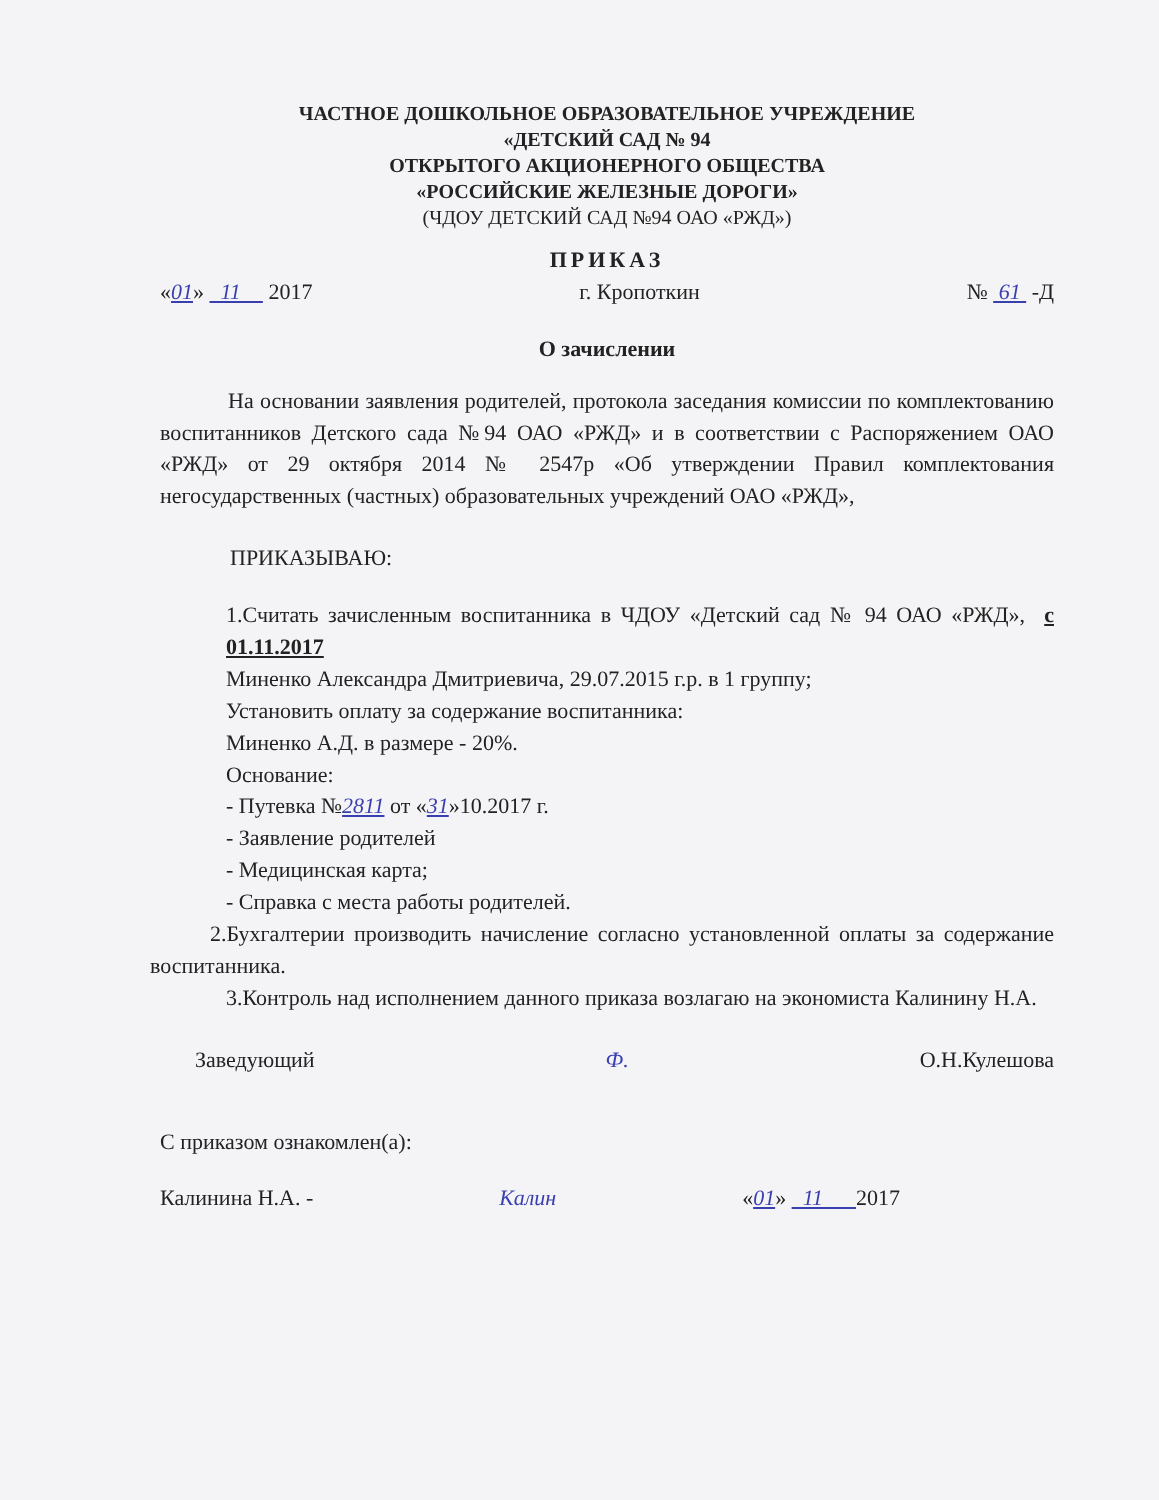ЧАСТНОЕ ДОШКОЛЬНОЕ ОБРАЗОВАТЕЛЬНОЕ УЧРЕЖДЕНИЕ
«ДЕТСКИЙ САД № 94
ОТКРЫТОГО АКЦИОНЕРНОГО ОБЩЕСТВА
«РОССИЙСКИЕ ЖЕЛЕЗНЫЕ ДОРОГИ»
(ЧДОУ ДЕТСКИЙ САД №94 ОАО «РЖД»)
ПРИКАЗ
«01» 11 2017 г. Кропоткин № 61 -Д
О зачислении
На основании заявления родителей, протокола заседания комиссии по комплектованию воспитанников Детского сада №94 ОАО «РЖД» и в соответствии с Распоряжением ОАО «РЖД» от 29 октября 2014 № 2547р «Об утверждении Правил комплектования негосударственных (частных) образовательных учреждений ОАО «РЖД»,
ПРИКАЗЫВАЮ:
1.Считать зачисленным воспитанника в ЧДОУ «Детский сад № 94 ОАО «РЖД», с 01.11.2017
Миненко Александра Дмитриевича, 29.07.2015 г.р. в 1 группу;
Установить оплату за содержание воспитанника:
Миненко А.Д. в размере - 20%.
Основание:
- Путевка №2811 от «31»10.2017 г.
- Заявление родителей
- Медицинская карта;
- Справка с места работы родителей.
2.Бухгалтерии производить начисление согласно установленной оплаты за содержание воспитанника.
3.Контроль над исполнением данного приказа возлагаю на экономиста Калинину Н.А.
Заведующий Ф. О.Н.Кулешова
С приказом ознакомлен(а):
Калинина Н.А. - Калин «01» 11 2017